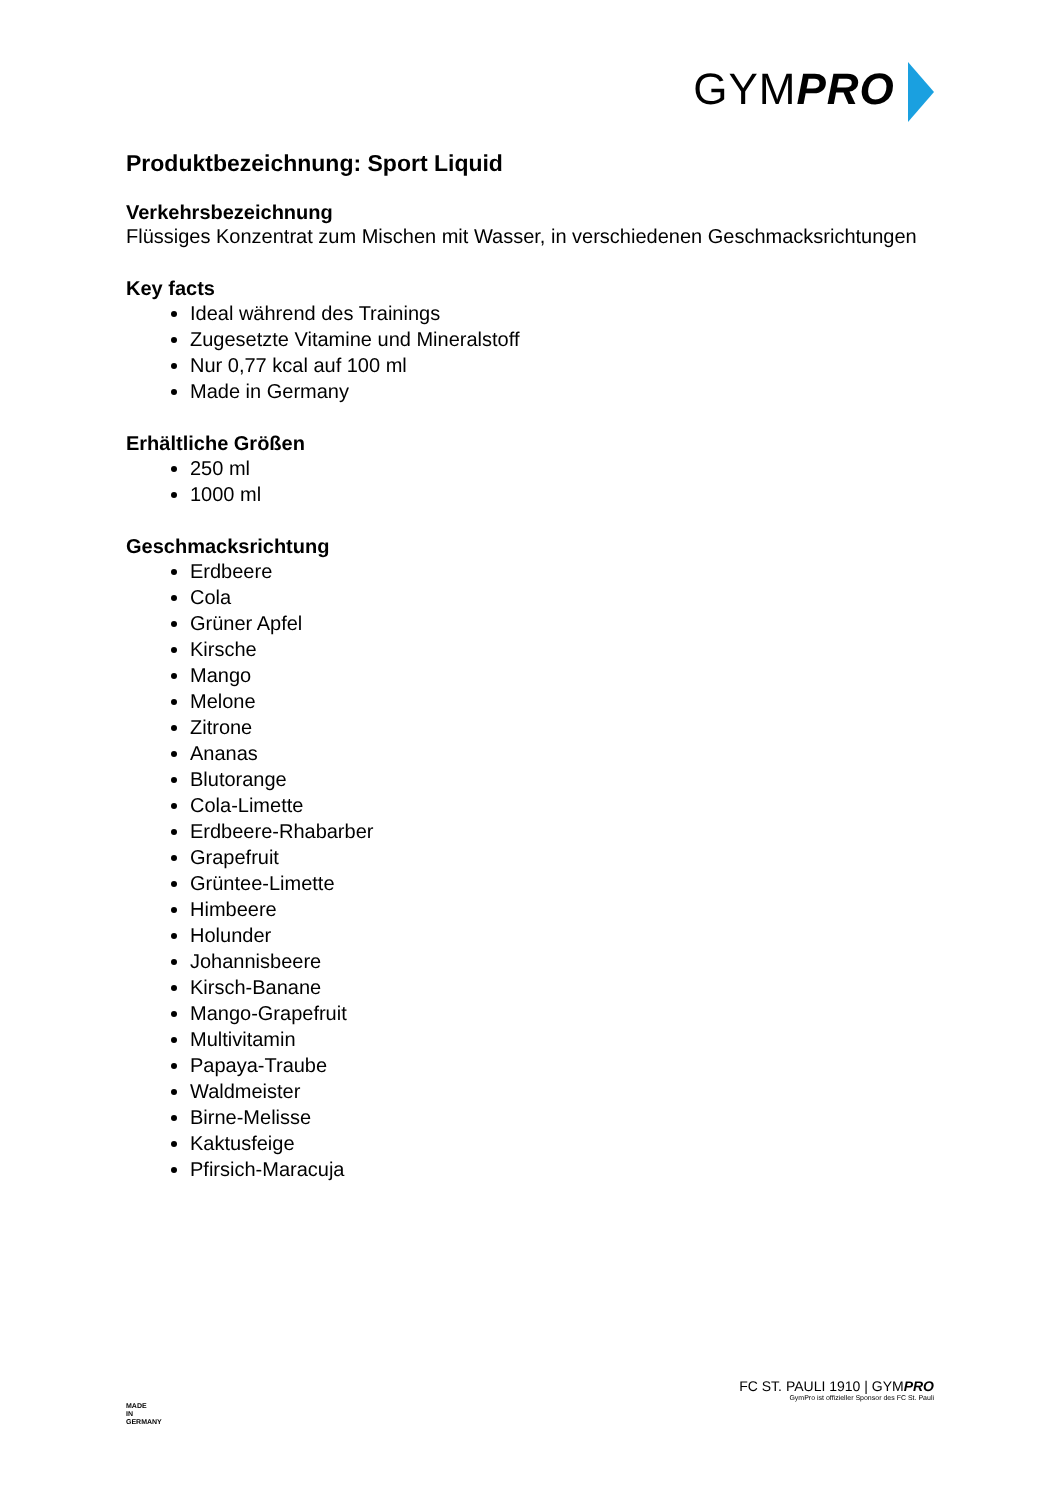GYMPRO
Produktbezeichnung: Sport Liquid
Verkehrsbezeichnung
Flüssiges Konzentrat zum Mischen mit Wasser, in verschiedenen Geschmacksrichtungen
Key facts
Ideal während des Trainings
Zugesetzte Vitamine und Mineralstoff
Nur 0,77 kcal auf 100 ml
Made in Germany
Erhältliche Größen
250 ml
1000 ml
Geschmacksrichtung
Erdbeere
Cola
Grüner Apfel
Kirsche
Mango
Melone
Zitrone
Ananas
Blutorange
Cola-Limette
Erdbeere-Rhabarber
Grapefruit
Grüntee-Limette
Himbeere
Holunder
Johannisbeere
Kirsch-Banane
Mango-Grapefruit
Multivitamin
Papaya-Traube
Waldmeister
Birne-Melisse
Kaktusfeige
Pfirsich-Maracuja
MADE
IN
GERMANY
FC ST. PAULI 1910 | GYMPRO
GymPro ist offizieller Sponsor des FC St. Pauli